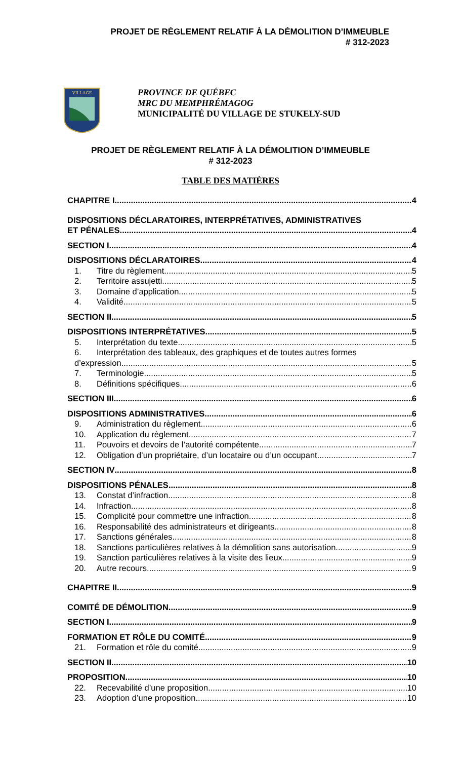PROJET DE RÈGLEMENT RELATIF À LA DÉMOLITION D’IMMEUBLE
# 312-2023
VILLAGE
PROVINCE DE QUÉBEC
MRC DU MEMPHRÉMAGOG
MUNICIPALITÉ DU VILLAGE DE STUKELY-SUD
PROJET DE RÈGLEMENT RELATIF À LA DÉMOLITION D’IMMEUBLE
# 312-2023
TABLE DES MATIÈRES
CHAPITRE I 4
DISPOSITIONS DÉCLARATOIRES, INTERPRÉTATIVES, ADMINISTRATIVES
ET PÉNALES 4
SECTION I 4
DISPOSITIONS DÉCLARATOIRES 4
1. Titre du règlement 5
2. Territoire assujetti 5
3. Domaine d’application 5
4. Validité 5
SECTION II 5
DISPOSITIONS INTERPRÉTATIVES 5
5. Interprétation du texte 5
6. Interprétation des tableaux, des graphiques et de toutes autres formes
d’expression 5
7. Terminologie 5
8. Définitions spécifiques 6
SECTION III 6
DISPOSITIONS ADMINISTRATIVES 6
9. Administration du règlement 6
10. Application du règlement 7
11. Pouvoirs et devoirs de l’autorité compétente 7
12. Obligation d’un propriétaire, d’un locataire ou d’un occupant 7
SECTION IV 8
DISPOSITIONS PÉNALES 8
13. Constat d’infraction 8
14. Infraction 8
15. Complicité pour commettre une infraction 8
16. Responsabilité des administrateurs et dirigeants 8
17. Sanctions générales 8
18. Sanctions particulières relatives à la démolition sans autorisation 9
19. Sanction particulières relatives à la visite des lieux 9
20. Autre recours 9
CHAPITRE II 9
COMITÉ DE DÉMOLITION 9
SECTION I 9
FORMATION ET RÔLE DU COMITÉ 9
21. Formation et rôle du comité 9
SECTION II 10
PROPOSITION 10
22. Recevabilité d’une proposition 10
23. Adoption d’une proposition 10